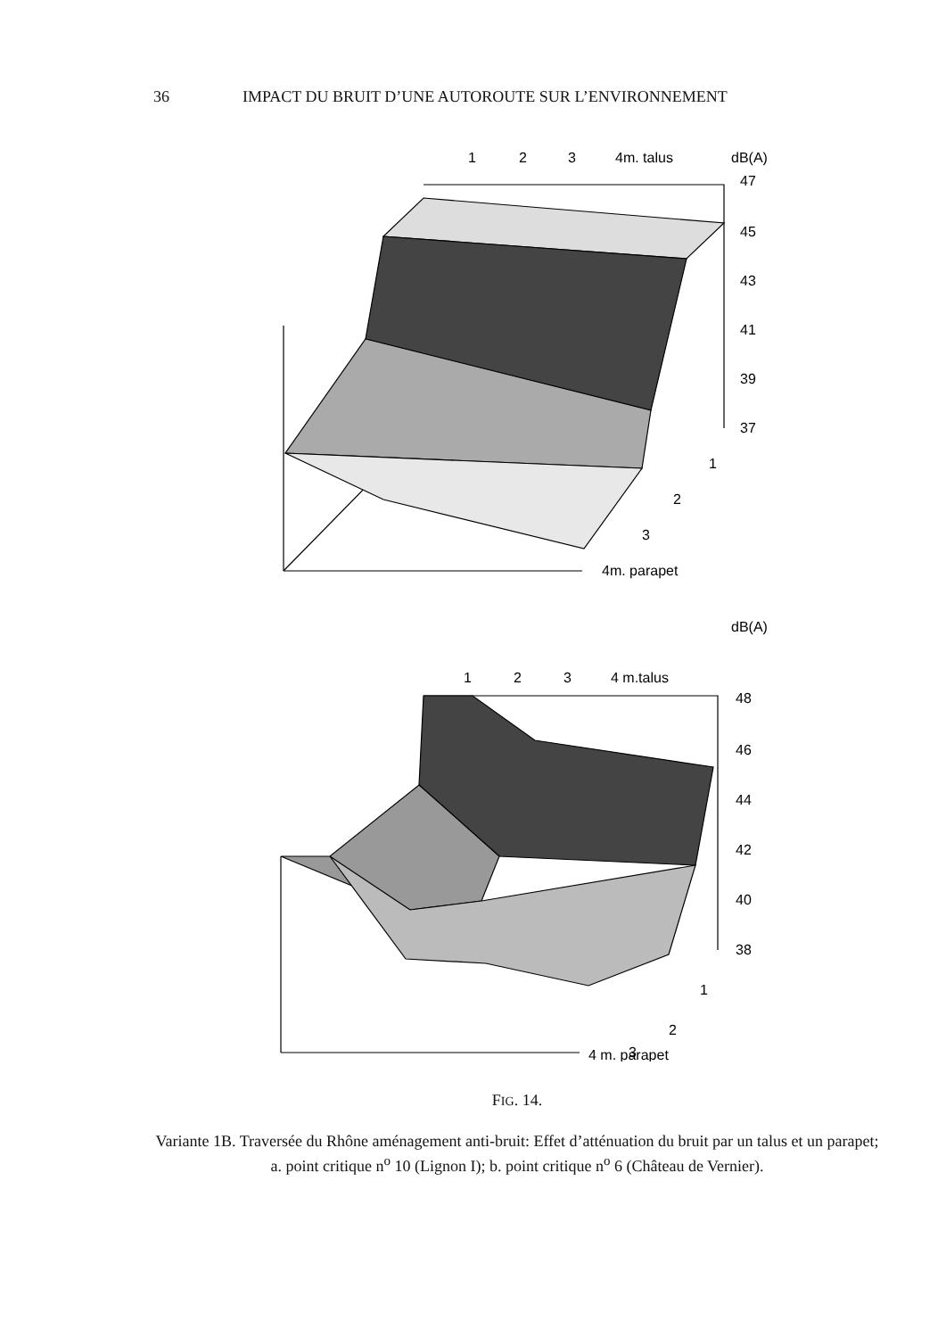36 IMPACT DU BRUIT D’UNE AUTOROUTE SUR L’ENVIRONNEMENT
1
2
3
4m. talus
dB(A)
47
45
43
41
39
37
1
2
3
4m. parapet
dB(A)
1
2
3
4 m.talus
48
46
44
42
40
38
1
2
3
4 m. parapet
FIG. 14.
Variante 1B. Traversée du Rhône aménagement anti-bruit: Effet d’atténuation du bruit par un talus et un parapet;
a. point critique n<sup>o</sup> 10 (Lignon I); b. point critique n<sup>o</sup> 6 (Château de Vernier).